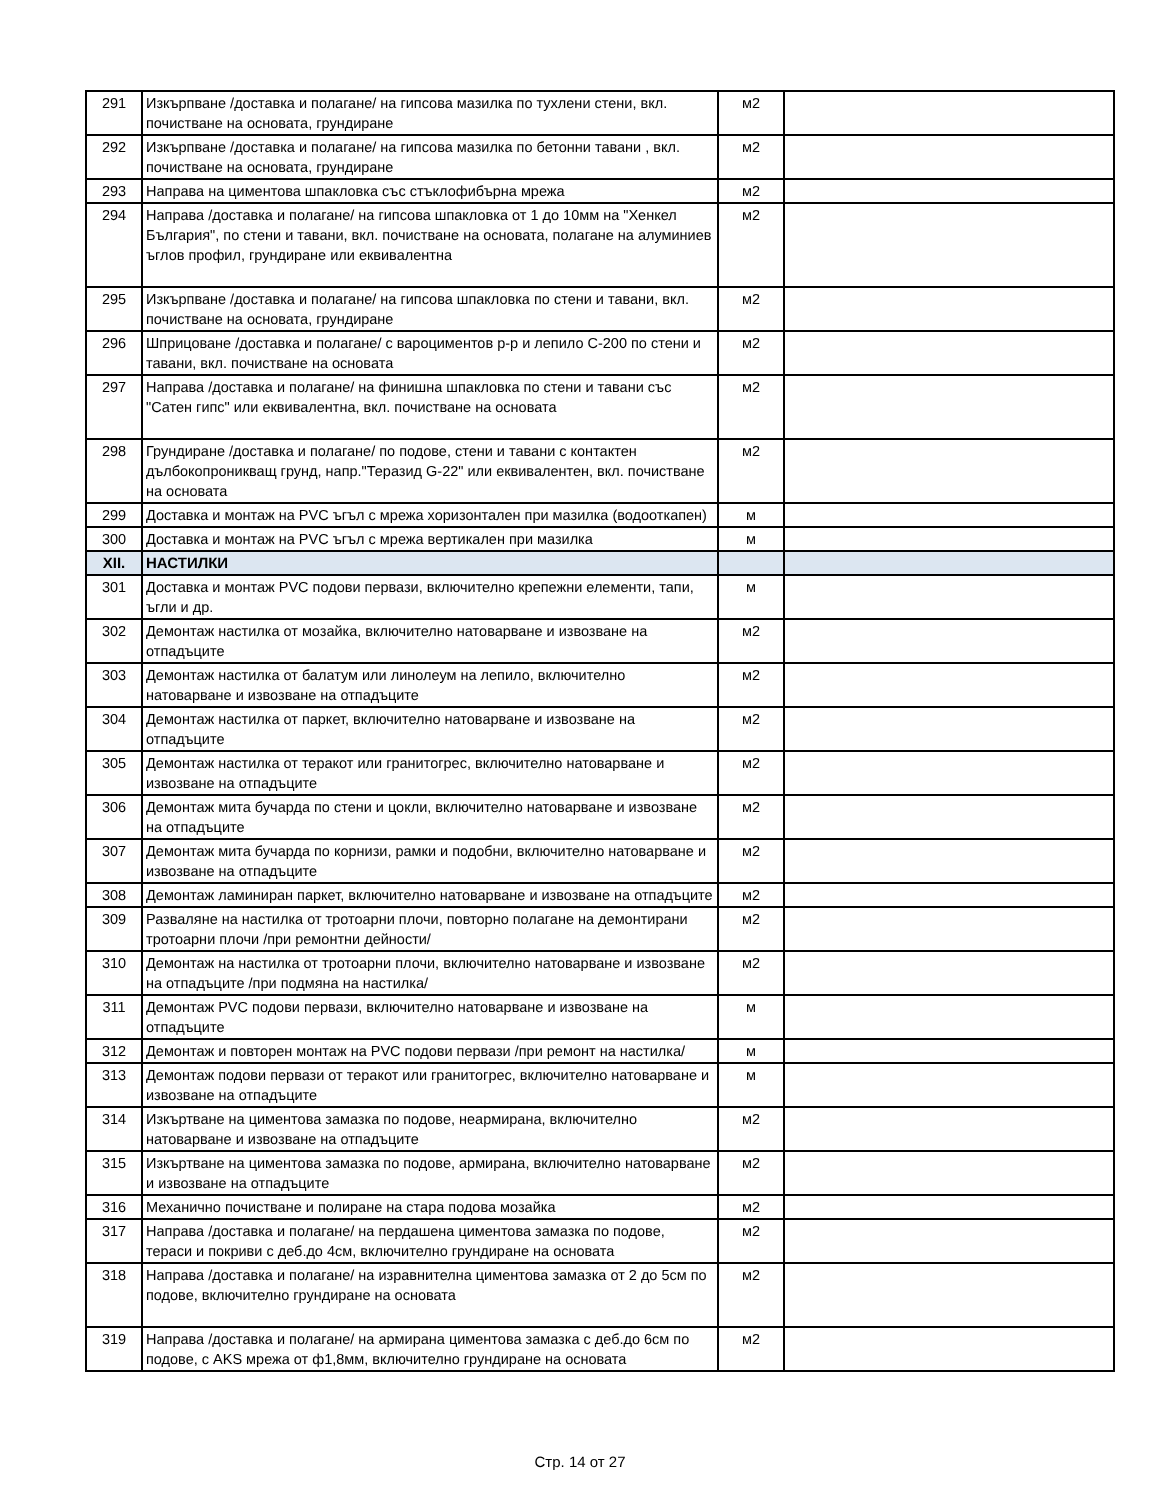| 291 | Изкърпване /доставка и полагане/ на гипсова мазилка по тухлени стени, вкл. почистване на основата, грундиране | м2 | |
| 292 | Изкърпване /доставка и полагане/ на гипсова мазилка по бетонни тавани , вкл. почистване на основата, грундиране | м2 | |
| 293 | Направа на циментова шпакловка със стъклофибърна мрежа | м2 | |
| 294 | Направа /доставка и полагане/ на гипсова шпакловка от 1 до 10мм на "Хенкел България", по стени и тавани, вкл. почистване на основата, полагане на алуминиев ъглов профил, грундиране или еквивалентна | м2 | |
| 295 | Изкърпване /доставка и полагане/ на гипсова шпакловка по стени и тавани, вкл. почистване на основата, грундиране | м2 | |
| 296 | Шприцоване /доставка и полагане/ с вароциментов р-р и лепило С-200 по стени и тавани, вкл. почистване на основата | м2 | |
| 297 | Направа /доставка и полагане/ на финишна шпакловка по стени и тавани със "Сатен гипс" или еквивалентна, вкл. почистване на основата | м2 | |
| 298 | Грундиране /доставка и полагане/ по подове, стени и тавани с контактен дълбокопроникващ грунд, напр."Теразид G-22" или еквивалентен, вкл. почистване на основата | м2 | |
| 299 | Доставка и монтаж на PVC ъгъл с мрежа хоризонтален при мазилка (водооткапен) | м | |
| 300 | Доставка и монтаж на PVC ъгъл с мрежа вертикален при мазилка | м | |
| XII. | НАСТИЛКИ | | |
| 301 | Доставка и монтаж PVC подови первази, включително крепежни елементи, тапи, ъгли и др. | м | |
| 302 | Демонтаж настилка от мозайка, включително натоварване и извозване на отпадъците | м2 | |
| 303 | Демонтаж настилка от балатум или линолеум на лепило, включително натоварване и извозване на отпадъците | м2 | |
| 304 | Демонтаж настилка от паркет, включително натоварване и извозване на отпадъците | м2 | |
| 305 | Демонтаж настилка от теракот или гранитогрес, включително натоварване и извозване на отпадъците | м2 | |
| 306 | Демонтаж мита бучарда по стени и цокли, включително натоварване и извозване на отпадъците | м2 | |
| 307 | Демонтаж мита бучарда по корнизи, рамки и подобни, включително натоварване и извозване на отпадъците | м2 | |
| 308 | Демонтаж ламиниран паркет, включително натоварване и извозване на отпадъците | м2 | |
| 309 | Разваляне на настилка от тротоарни плочи, повторно полагане на демонтирани тротоарни плочи /при ремонтни дейности/ | м2 | |
| 310 | Демонтаж на настилка от тротоарни плочи, включително натоварване и извозване на отпадъците /при подмяна на настилка/ | м2 | |
| 311 | Демонтаж PVC подови первази, включително натоварване и извозване на отпадъците | м | |
| 312 | Демонтаж и повторен монтаж на PVC подови первази /при ремонт на настилка/ | м | |
| 313 | Демонтаж подови первази от теракот или гранитогрес, включително натоварване и извозване на отпадъците | м | |
| 314 | Изкъртване на циментова замазка по подове, неармирана, включително натоварване и извозване на отпадъците | м2 | |
| 315 | Изкъртване на циментова замазка по подове, армирана, включително натоварване и извозване на отпадъците | м2 | |
| 316 | Механично почистване и полиране на стара подова мозайка | м2 | |
| 317 | Направа /доставка и полагане/ на пердашена циментова замазка по подове, тераси и покриви с деб.до 4см, включително грундиране на основата | м2 | |
| 318 | Направа /доставка и полагане/ на изравнителна циментова замазка от 2 до 5см по подове, включително грундиране на основата | м2 | |
| 319 | Направа /доставка и полагане/ на армирана циментова замазка с деб.до 6см по подове, с AKS мрежа от ф1,8мм, включително грундиране на основата | м2 | |
Стр. 14 от 27